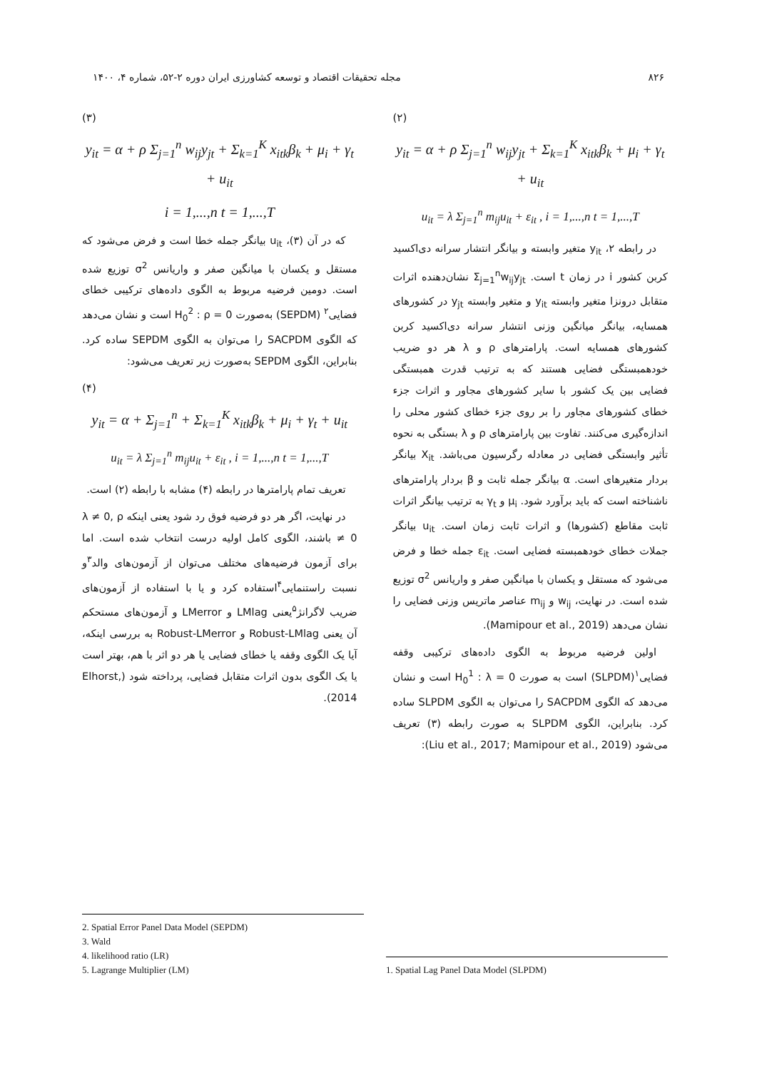۸۲۶ مجله تحقیقات اقتصاد و توسعه کشاورزی ایران دوره ۲-۵۲، شماره ۴، ۱۴۰۰
(۲)
y<sub>it</sub> = α + ρ Σ<sub>j=1</sub><sup>n</sup> w<sub>ij</sub>y<sub>jt</sub> + Σ<sub>k=1</sub><sup>K</sup> x<sub>itk</sub>β<sub>k</sub> + μ<sub>i</sub> + γ<sub>t</sub> + u<sub>it</sub>
u<sub>it</sub> = λ Σ<sub>j=1</sub><sup>n</sup> m<sub>ij</sub>u<sub>it</sub> + ε<sub>it</sub> , i = 1,...,n t = 1,...,T
در رابطه ۲، y<sub>it</sub> متغیر وابسته و بیانگر انتشار سرانه دی‌اکسید کربن کشور i در زمان t است. Σ<sub>j=1</sub><sup>n</sup>w<sub>ij</sub>y<sub>jt</sub> نشان‌دهنده اثرات متقابل درونزا متغیر وابسته y<sub>it</sub> و متغیر وابسته y<sub>jt</sub> در کشورهای همسایه، بیانگر میانگین وزنی انتشار سرانه دی‌اکسید کربن کشورهای همسایه است. پارامترهای ρ و λ هر دو ضریب خودهمبستگی فضایی هستند که به ترتیب قدرت همبستگی فضایی بین یک کشور با سایر کشورهای مجاور و اثرات جزء خطای کشورهای مجاور را بر روی جزء خطای کشور محلی را اندازه‌گیری می‌کنند. تفاوت بین پارامترهای ρ و λ بستگی به نحوه تأثیر وابستگی فضایی در معادله رگرسیون می‌باشد. X<sub>it</sub> بیانگر بردار متغیرهای است. α بیانگر جمله ثابت و β بردار پارامترهای ناشناخته است که باید برآورد شود. μ<sub>i</sub> و γ<sub>t</sub> به ترتیب بیانگر اثرات ثابت مقاطع (کشورها) و اثرات ثابت زمان است. u<sub>it</sub> بیانگر جملات خطای خودهمبسته فضایی است. ε<sub>it</sub> جمله خطا و فرض می‌شود که مستقل و یکسان با میانگین صفر و واریانس σ<sup>2</sup> توزیع شده است. در نهایت، w<sub>ij</sub> و m<sub>ij</sub> عناصر ماتریس وزنی فضایی را نشان می‌دهد (Mamipour et al., 2019).
اولین فرضیه مربوط به الگوی داده‌های ترکیبی وقفه فضایی<sup>۱</sup>(SLPDM) است به صورت H<sub>0</sub><sup>1</sup> : λ = 0 است و نشان می‌دهد که الگوی SACPDM را می‌توان به الگوی SLPDM ساده کرد. بنابراین، الگوی SLPDM به صورت رابطه (۳) تعریف می‌شود (Liu et al., 2017; Mamipour et al., 2019):
(۳)
y<sub>it</sub> = α + ρ Σ<sub>j=1</sub><sup>n</sup> w<sub>ij</sub>y<sub>jt</sub> + Σ<sub>k=1</sub><sup>K</sup> x<sub>itk</sub>β<sub>k</sub> + μ<sub>i</sub> + γ<sub>t</sub> + u<sub>it</sub>
i = 1,...,n t = 1,...,T
که در آن (۳)، u<sub>it</sub> بیانگر جمله خطا است و فرض می‌شود که مستقل و یکسان با میانگین صفر و واریانس σ<sup>2</sup> توزیع شده است. دومین فرضیه مربوط به الگوی داده‌های ترکیبی خطای فضایی<sup>۲</sup> (SEPDM) به‌صورت H<sub>0</sub><sup>2</sup> : ρ = 0 است و نشان می‌دهد که الگوی SACPDM را می‌توان به الگوی SEPDM ساده کرد. بنابراین، الگوی SEPDM به‌صورت زیر تعریف می‌شود:
(۴)
y<sub>it</sub> = α + Σ<sub>j=1</sub><sup>n</sup> + Σ<sub>k=1</sub><sup>K</sup> x<sub>itk</sub>β<sub>k</sub> + μ<sub>i</sub> + γ<sub>t</sub> + u<sub>it</sub>
u<sub>it</sub> = λ Σ<sub>j=1</sub><sup>n</sup> m<sub>ij</sub>u<sub>it</sub> + ε<sub>it</sub> , i = 1,...,n t = 1,...,T
تعریف تمام پارامترها در رابطه (۴) مشابه با رابطه (۲) است.
در نهایت، اگر هر دو فرضیه فوق رد شود یعنی اینکه λ ≠ 0, ρ ≠ 0 باشند، الگوی کامل اولیه درست انتخاب شده است. اما برای آزمون فرضیه‌های مختلف می‌توان از آزمون‌های والد<sup>۳</sup>و نسبت راستنمایی<sup>۴</sup>استفاده کرد و یا با استفاده از آزمون‌های ضریب لاگرانژ<sup>۵</sup>یعنی LMlag و LMerror و آزمون‌های مستحکم آن یعنی Robust-LMlag و Robust-LMerror به بررسی اینکه، آیا یک الگوی وقفه یا خطای فضایی یا هر دو اثر با هم، بهتر است یا یک الگوی بدون اثرات متقابل فضایی، پرداخته شود (Elhorst, 2014).
1. Spatial Lag Panel Data Model (SLPDM)
2. Spatial Error Panel Data Model (SEPDM)
3. Wald
4. likelihood ratio (LR)
5. Lagrange Multiplier (LM)